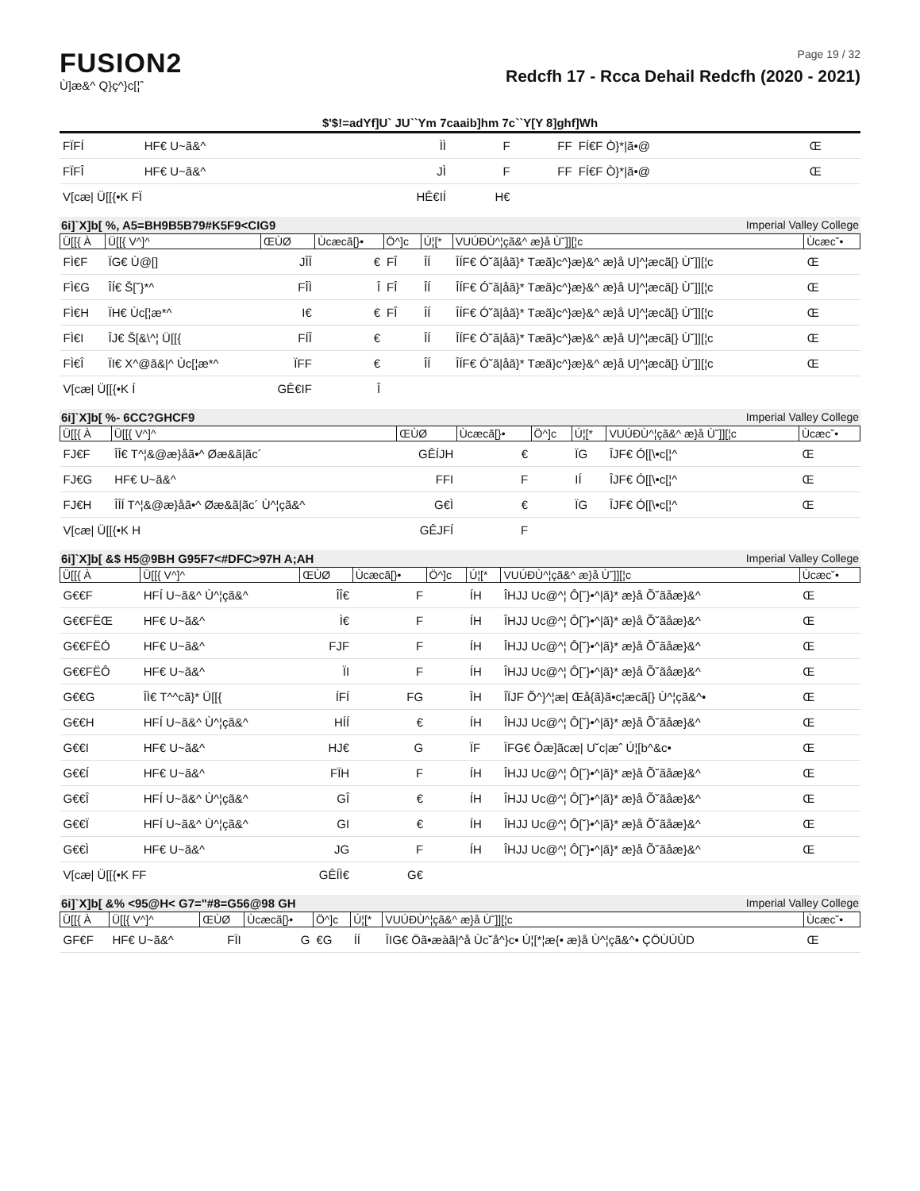FUSION2
Ù]æ&^ Q}ç^}c[¦ˆ
Page 19 / 32
Redcfh 17 - Rcca Dehail Redcfh (2020 - 2021)
$'$!=adYf]U` JU``Ym 7caaib]hm 7c``Y[Y 8]ghf]Wh
| FÏFÍ | HF€ U~ã&^ | ÌÌ | F | FF | FÍ€F Ò}*/ã•@ | Œ |
| FÏFÎ | HF€ U~ã&^ | JÌ | F | FF | FÍ€F Ò}*/ã•@ | Œ |
| V[cæ/ Ü[[{•K FÏ | | HÊ€IÍ | H€ | | | |
6i]`X]b[ %, A5=BH9B5B79#K5F9<CIG9 Imperial Valley College
| Ü[[{ À | Ü[[{ V^]^ | ŒÙØ | Ùcæcã[}• | Ö^]c | Ú¦[* | VUÚÐÙ^¦çã&^ æ}å Ù˘]][¦c | Ùcæc˘• |
| --- | --- | --- | --- | --- | --- | --- | --- |
| FÌ€F | ÏG€ Ù@[] | JÎÎ | € | FÎ | ÎÍ | ÎÍF€ Ó˘ã/åã}* Tæã}c^}æ}&^ æ}å U]^¦æcã[} Ù˘]][¦c | Œ |
| FÌ€G | ÎÍ€ Š[˘}*^ | FÎÌ | Î | FÎ | ÎÍ | ÎÍF€ Ó˘ã/åã}* Tæã}c^}æ}&^ æ}å U]^¦æcã[} Ù˘]][¦c | Œ |
| FÌ€H | ÏH€ Ùc[¦æ*^ | I€ | € | FÎ | ÎÍ | ÎÍF€ Ó˘ã/åã}* Tæã}c^}æ}&^ æ}å U]^¦æcã[} Ù˘]][¦c | Œ |
| FÌ€I | ÎJ€ Š[&\^¦ Ü[[{ | FÍÎ | € | | ÎÍ | ÎÍF€ Ó˘ã/åã}* Tæã}c^}æ}&^ æ}å U]^¦æcã[} Ù˘]][¦c | Œ |
| FÌ€Î | ÏI€ X^@ã&/^ Ùc[¦æ*^ | ÏFF | € | | ÎÍ | ÎÍF€ Ó˘ã/åã}* Tæã}c^}æ}&^ æ}å U]^¦æcã[} Ù˘]][¦c | Œ |
| V[cæ/ Ü[[{•K Í | | GÊ€IF | Î | | | | |
6i]`X]b[ %- 6CC?GHCF9 Imperial Valley College
| Ü[[{ À | Ü[[{ V^]^ | ŒÙØ | Ùcæcã[}• | Ö^]c | Ú¦[* | VUÚÐÙ^¦çã&^ æ}å Ù˘]][¦c | Ùcæc˘• |
| --- | --- | --- | --- | --- | --- | --- | --- |
| FJ€F | ÎÎ€ T^¦&@æ}åã•^ Øæ&ã/ãc´ | GÊÍJH | € | | ÏG | ÎJF€ Ó[[\•c[¦^ | Œ |
| FJ€G | HF€ U~ã&^ | FFI | F | | IÍ | ÎJF€ Ó[[\•c[¦^ | Œ |
| FJ€H | ÎÎÍ T^¦&@æ}åã•^ Øæ&ã/ãc´ Ù^¦çã&^ | G€Ì | € | | ÏG | ÎJF€ Ó[[\•c[¦^ | Œ |
| V[cæ/ Ü[[{•K H | | GÊJFÍ | F | | | | |
6i]`X]b[ &$ H5@9BH G95F7<#DFC>97H A;AH Imperial Valley College
| Ü[[{ À | Ü[[{ V^]^ | ŒÙØ | Ùcæcã[}• | Ö^]c | Ú¦[* | VUÚÐÙ^¦çã&^ æ}å Ù˘]][¦c | Ùcæc˘• |
| --- | --- | --- | --- | --- | --- | --- | --- |
| G€€F | HFÍ U~ã&^ Ù^¦çã&^ | ÎÎ€ | F | | ÍH | ÎHJJ Uc@^¦ Ô[˘}•^/ã}* æ}å Õ˘ãåæ}&^ | Œ |
| G€€FËŒ | HF€ U~ã&^ | Ì€ | F | | ÍH | ÎHJJ Uc@^¦ Ô[˘}•^/ã}* æ}å Õ˘ãåæ}&^ | Œ |
| G€€FËÓ | HF€ U~ã&^ | FJF | F | | ÍH | ÎHJJ Uc@^¦ Ô[˘}•^/ã}* æ}å Õ˘ãåæ}&^ | Œ |
| G€€FËÔ | HF€ U~ã&^ | ÏI | F | | ÍH | ÎHJJ Uc@^¦ Ô[˘}•^/ã}* æ}å Õ˘ãåæ}&^ | Œ |
| G€€G | ÎÌ€ T^^cã}* Ü[[{ | ÍFÍ | FG | | ÎH | ÎÏJF Õ^}^¦æ/ Œå{ã}ã•c¦æcã[} Ù^¦çã&^• | Œ |
| G€€H | HFÍ U~ã&^ Ù^¦çã&^ | HÍÍ | € | | ÍH | ÎHJJ Uc@^¦ Ô[˘}•^/ã}* æ}å Õ˘ãåæ}&^ | Œ |
| G€€I | HF€ U~ã&^ | HJ€ | G | | ÏF | ÏFG€ Ôæ]ãcæ/ U˘c/æˆ Ú¦[b^&c• | Œ |
| G€€Í | HF€ U~ã&^ | FÏH | F | | ÍH | ÎHJJ Uc@^¦ Ô[˘}•^/ã}* æ}å Õ˘ãåæ}&^ | Œ |
| G€€Î | HFÍ U~ã&^ Ù^¦çã&^ | GÎ | € | | ÍH | ÎHJJ Uc@^¦ Ô[˘}•^/ã}* æ}å Õ˘ãåæ}&^ | Œ |
| G€€Ï | HFÍ U~ã&^ Ù^¦çã&^ | GI | € | | ÍH | ÎHJJ Uc@^¦ Ô[˘}•^/ã}* æ}å Õ˘ãåæ}&^ | Œ |
| G€€Ì | HF€ U~ã&^ | JG | F | | ÍH | ÎHJJ Uc@^¦ Ô[˘}•^/ã}* æ}å Õ˘ãåæ}&^ | Œ |
| V[cæ/ Ü[[{•K FF | | GÊÍÌ€ | G€ | | | | |
6i]`X]b[ &% <95@H< G7="#8=G56@98 GH Imperial Valley College
| Ü[[{ À | Ü[[{ V^]^ | ŒÙØ | Ùcæcã[}• | Ö^]c | Ú¦[* | VUÚÐÙ^¦çã&^ æ}å Ù˘]][¦c | Ùcæc˘• |
| --- | --- | --- | --- | --- | --- | --- | --- |
| GF€F | HF€ U~ã&^ | FÏI | G | €G | ÍÍ | ÎIG€ Öã•æàã/^å Ùc˘å^}c• Ú¦[*¦æ{• æ}å Ù^¦çã&^• ÇÖÙÚÙD | Œ |